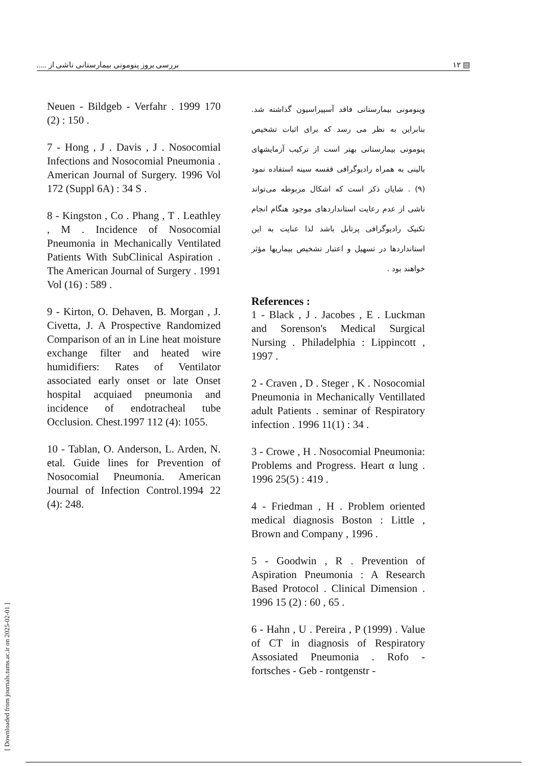بررسی بروز پنومونی بیمارستانی ناشی از ..... ۱۲ ▤
[ Downloaded from journals.tums.ac.ir on 2025-02-01 ]
وپنومونی بیمارستانی فاقد آسپیراسیون گذاشته شد. بنابراین به نظر می رسد که برای اثبات تشخیص پنومونی بیمارستانی بهتر است از ترکیب آزمایشهای بالینی به همراه رادیوگرافی قفسه سینه استفاده نمود (۹) . شایان ذکر است که اشکال مربوطه می‌تواند ناشی از عدم رعایت استانداردهای موجود هنگام انجام تکنیک رادیوگرافی پرتابل باشد لذا عنایت به این استانداردها در تسهیل و اعتبار تشخیص بیماریها مؤثر خواهند بود .
References :
1 - Black , J . Jacobes , E . Luckman and Sorenson's Medical Surgical Nursing . Philadelphia : Lippincott , 1997 .
2 - Craven , D . Steger , K . Nosocomial Pneumonia in Mechanically Ventillated adult Patients . seminar of Respiratory infection . 1996 11(1) : 34 .
3 - Crowe , H . Nosocomial Pneumonia: Problems and Progress. Heart α lung . 1996 25(5) : 419 .
4 - Friedman , H . Problem oriented medical diagnosis Boston : Little , Brown and Company , 1996 .
5 - Goodwin , R . Prevention of Aspiration Pneumonia : A Research Based Protocol . Clinical Dimension . 1996 15 (2) : 60 , 65 .
6 - Hahn , U . Pereira , P (1999) . Value of CT in diagnosis of Respiratory Assosiated Pneumonia . Rofo - fortsches - Geb - rontgenstr -
Neuen - Bildgeb - Verfahr . 1999 170 (2) : 150 .
7 - Hong , J . Davis , J . Nosocomial Infections and Nosocomial Pneumonia . American Journal of Surgery. 1996 Vol 172 (Suppl 6A) : 34 S .
8 - Kingston , Co . Phang , T . Leathley , M . Incidence of Nosocomial Pneumonia in Mechanically Ventilated Patients With SubClinical Aspiration . The American Journal of Surgery . 1991 Vol (16) : 589 .
9 - Kirton, O. Dehaven, B. Morgan , J. Civetta, J. A Prospective Randomized Comparison of an in Line heat moisture exchange filter and heated wire humidifiers: Rates of Ventilator associated early onset or late Onset hospital acquiaed pneumonia and incidence of endotracheal tube Occlusion. Chest.1997 112 (4): 1055.
10 - Tablan, O. Anderson, L. Arden, N. etal. Guide lines for Prevention of Nosocomial Pneumonia. American Journal of Infection Control.1994 22 (4): 248.